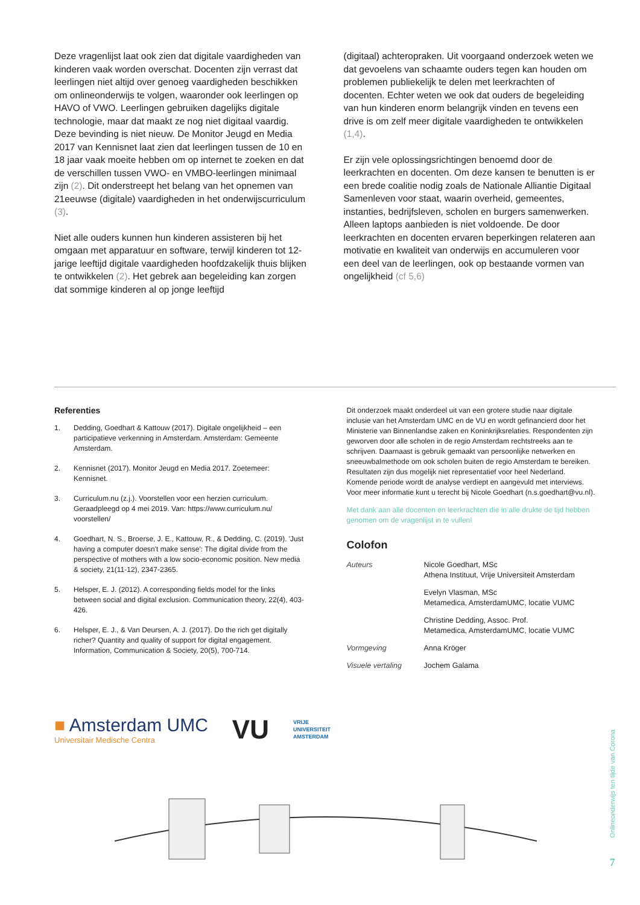Deze vragenlijst laat ook zien dat digitale vaardigheden van kinderen vaak worden overschat. Docenten zijn verrast dat leerlingen niet altijd over genoeg vaardigheden beschikken om onlineonderwijs te volgen, waaronder ook leerlingen op HAVO of VWO. Leerlingen gebruiken dagelijks digitale technologie, maar dat maakt ze nog niet digitaal vaardig. Deze bevinding is niet nieuw. De Monitor Jeugd en Media 2017 van Kennisnet laat zien dat leerlingen tussen de 10 en 18 jaar vaak moeite hebben om op internet te zoeken en dat de verschillen tussen VWO- en VMBO-leerlingen minimaal zijn (2). Dit onderstreept het belang van het opnemen van 21eeuwse (digitale) vaardigheden in het onderwijscurriculum (3).
Niet alle ouders kunnen hun kinderen assisteren bij het omgaan met apparatuur en software, terwijl kinderen tot 12-jarige leeftijd digitale vaardigheden hoofdzakelijk thuis blijken te ontwikkelen (2). Het gebrek aan begeleiding kan zorgen dat sommige kinderen al op jonge leeftijd
(digitaal) achteropraken. Uit voorgaand onderzoek weten we dat gevoelens van schaamte ouders tegen kan houden om problemen publiekelijk te delen met leerkrachten of docenten. Echter weten we ook dat ouders de begeleiding van hun kinderen enorm belangrijk vinden en tevens een drive is om zelf meer digitale vaardigheden te ontwikkelen (1,4).
Er zijn vele oplossingsrichtingen benoemd door de leerkrachten en docenten. Om deze kansen te benutten is er een brede coalitie nodig zoals de Nationale Alliantie Digitaal Samenleven voor staat, waarin overheid, gemeentes, instanties, bedrijfsleven, scholen en burgers samenwerken. Alleen laptops aanbieden is niet voldoende. De door leerkrachten en docenten ervaren beperkingen relateren aan motivatie en kwaliteit van onderwijs en accumuleren voor een deel van de leerlingen, ook op bestaande vormen van ongelijkheid (cf 5,6)
Referenties
1. Dedding, Goedhart & Kattouw (2017). Digitale ongelijkheid – een participatieve verkenning in Amsterdam. Amsterdam: Gemeente Amsterdam.
2. Kennisnet (2017). Monitor Jeugd en Media 2017. Zoetemeer: Kennisnet.
3. Curriculum.nu (z.j.). Voorstellen voor een herzien curriculum. Geraadpleegd op 4 mei 2019. Van: https://www.curriculum.nu/ voorstellen/
4. Goedhart, N. S., Broerse, J. E., Kattouw, R., & Dedding, C. (2019). 'Just having a computer doesn't make sense': The digital divide from the perspective of mothers with a low socio-economic position. New media & society, 21(11-12), 2347-2365.
5. Helsper, E. J. (2012). A corresponding fields model for the links between social and digital exclusion. Communication theory, 22(4), 403-426.
6. Helsper, E. J., & Van Deursen, A. J. (2017). Do the rich get digitally richer? Quantity and quality of support for digital engagement. Information, Communication & Society, 20(5), 700-714.
Dit onderzoek maakt onderdeel uit van een grotere studie naar digitale inclusie van het Amsterdam UMC en de VU en wordt gefinancierd door het Ministerie van Binnenlandse zaken en Koninkrijksrelaties. Respondenten zijn geworven door alle scholen in de regio Amsterdam rechtstreeks aan te schrijven. Daarnaast is gebruik gemaakt van persoonlijke netwerken en sneeuwbalmethode om ook scholen buiten de regio Amsterdam te bereiken. Resultaten zijn dus mogelijk niet representatief voor heel Nederland. Komende periode wordt de analyse verdiept en aangevuld met interviews. Voor meer informatie kunt u terecht bij Nicole Goedhart (n.s.goedhart@vu.nl).
Met dank aan alle docenten en leerkrachten die in alle drukte de tijd hebben genomen om de vragenlijst in te vullen!
Colofon
| Auteurs | Nicole Goedhart, MSc Athena Instituut, Vrije Universiteit Amsterdam |
| | Evelyn Vlasman, MSc Metamedica, AmsterdamUMC, locatie VUMC |
| | Christine Dedding, Assoc. Prof. Metamedica, AmsterdamUMC, locatie VUMC |
| Vormgeving | Anna Kröger |
| Visuele vertaling | Jochem Galama |
■ Amsterdam UMC
Universitair Medische Centra
VU
VRIJE
UNIVERSITEIT
AMSTERDAM
Onlineonderwijs ten tijde van Corona
7